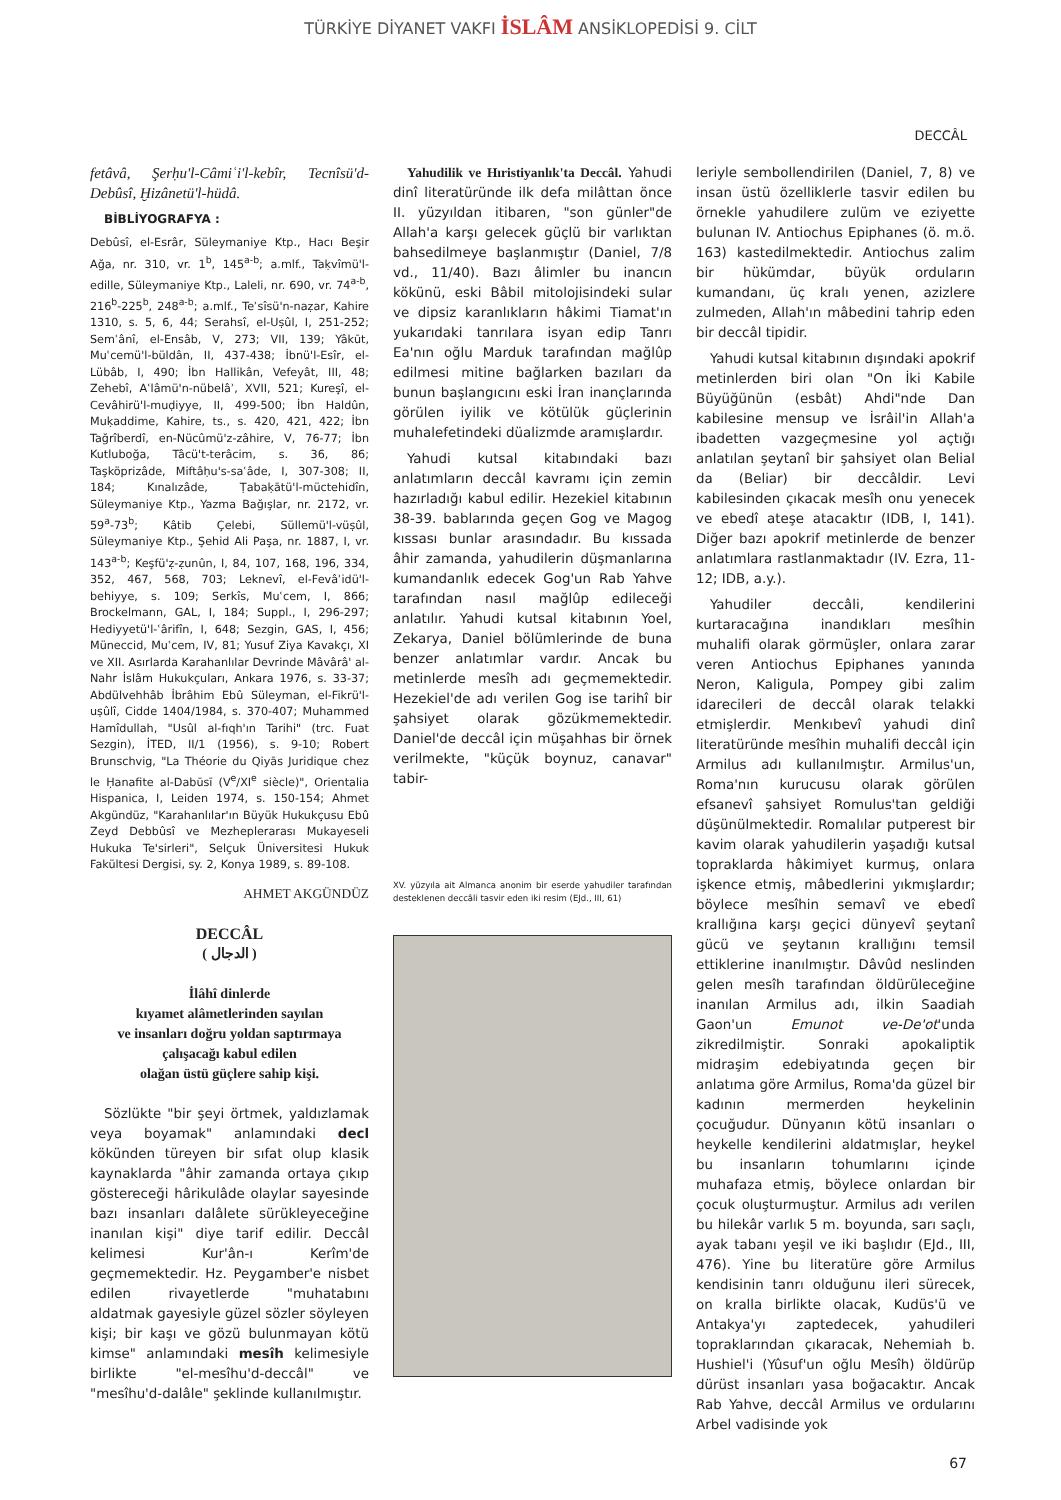TÜRKİYE DİYANET VAKFI İSLÂM ANSİKLOPEDİSİ 9. CİLT
DECCÂL
fetâvâ, Şerḥu'l-Câmiʿi'l-kebîr, Tecnîsü'd-Debûsî, Ḫizânetü'l-hüdâ.
BİBLİYOGRAFYA :
Debûsî, el-Esrâr, Süleymaniye Ktp., Hacı Beşir Ağa, nr. 310, vr. 1<sup>b</sup>, 145<sup>a-b</sup>; a.mlf., Taḳvîmü'l-edille, Süleymaniye Ktp., Laleli, nr. 690, vr. 74<sup>a-b</sup>, 216<sup>b</sup>-225<sup>b</sup>, 248<sup>a-b</sup>; a.mlf., Teʾsîsü'n-naẓar, Kahire 1310, s. 5, 6, 44; Serahsî, el-Uṣûl, I, 251-252; Semʿânî, el-Ensâb, V, 273; VII, 139; Yâkūt, Muʿcemü'l-büldân, II, 437-438; İbnü'l-Esîr, el-Lübâb, I, 490; İbn Hallikân, Vefeyât, III, 48; Zehebî, Aʿlâmü'n-nübelâʾ, XVII, 521; Kureşî, el-Cevâhirü'l-muḍiyye, II, 499-500; İbn Haldûn, Muḳaddime, Kahire, ts., s. 420, 421, 422; İbn Tağrîberdî, en-Nücûmü'z-zâhire, V, 76-77; İbn Kutluboğa, Tâcü't-terâcim, s. 36, 86; Taşköprizâde, Miftâḥu's-saʿâde, I, 307-308; II, 184; Kınalızâde, Ṭabaḳātü'l-müctehidîn, Süleymaniye Ktp., Yazma Bağışlar, nr. 2172, vr. 59<sup>a</sup>-73<sup>b</sup>; Kâtib Çelebi, Süllemü'l-vüṣûl, Süleymaniye Ktp., Şehid Ali Paşa, nr. 1887, I, vr. 143<sup>a-b</sup>; Keşfü'ẓ-ẓunûn, I, 84, 107, 168, 196, 334, 352, 467, 568, 703; Leknevî, el-Fevâʾidü'l-behiyye, s. 109; Serkîs, Muʿcem, I, 866; Brockelmann, GAL, I, 184; Suppl., I, 296-297; Hediyyetü'l-ʿârifîn, I, 648; Sezgin, GAS, I, 456; Müneccid, Muʿcem, IV, 81; Yusuf Ziya Kavakçı, XI ve XII. Asırlarda Karahanlılar Devrinde Mâvârâ' al-Nahr İslâm Hukukçuları, Ankara 1976, s. 33-37; Abdülvehhâb İbrâhim Ebû Süleyman, el-Fikrü'l-uṣûlî, Cidde 1404/1984, s. 370-407; Muhammed Hamîdullah, "Usûl al-fıqh'ın Tarihi" (trc. Fuat Sezgin), İTED, II/1 (1956), s. 9-10; Robert Brunschvig, "La Théorie du Qiyās Juridique chez le Ḥanafite al-Dabūsī (V<sup>e</sup>/XI<sup>e</sup> siècle)", Orientalia Hispanica, I, Leiden 1974, s. 150-154; Ahmet Akgündüz, "Karahanlılar'ın Büyük Hukukçusu Ebû Zeyd Debbûsî ve Mezheplerarası Mukayeseli Hukuka Te'sirleri", Selçuk Üniversitesi Hukuk Fakültesi Dergisi, sy. 2, Konya 1989, s. 89-108.
AHMET AKGÜNDÜZ
DECCÂL
( الدجال )
İlâhî dinlerde
kıyamet alâmetlerinden sayılan
ve insanları doğru yoldan saptırmaya
çalışacağı kabul edilen
olağan üstü güçlere sahip kişi.
Sözlükte "bir şeyi örtmek, yaldızlamak veya boyamak" anlamındaki decl kökünden türeyen bir sıfat olup klasik kaynaklarda "âhir zamanda ortaya çıkıp göstereceği hârikulâde olaylar sayesinde bazı insanları dalâlete sürükleyeceğine inanılan kişi" diye tarif edilir. Deccâl kelimesi Kur'ân-ı Kerîm'de geçmemektedir. Hz. Peygamber'e nisbet edilen rivayetlerde "muhatabını aldatmak gayesiyle güzel sözler söyleyen kişi; bir kaşı ve gözü bulunmayan kötü kimse" anlamındaki mesîh kelimesiyle birlikte "el-mesîhu'd-deccâl" ve "mesîhu'd-dalâle" şeklinde kullanılmıştır.
Yahudilik ve Hıristiyanlık'ta Deccâl. Yahudi dinî literatüründe ilk defa milâttan önce II. yüzyıldan itibaren, "son günler"de Allah'a karşı gelecek güçlü bir varlıktan bahsedilmeye başlanmıştır (Daniel, 7/8 vd., 11/40). Bazı âlimler bu inancın kökünü, eski Bâbil mitolojisindeki sular ve dipsiz karanlıkların hâkimi Tiamat'ın yukarıdaki tanrılara isyan edip Tanrı Ea'nın oğlu Marduk tarafından mağlûp edilmesi mitine bağlarken bazıları da bunun başlangıcını eski İran inançlarında görülen iyilik ve kötülük güçlerinin muhalefetindeki düalizmde aramışlardır.
Yahudi kutsal kitabındaki bazı anlatımların deccâl kavramı için zemin hazırladığı kabul edilir. Hezekiel kitabının 38-39. bablarında geçen Gog ve Magog kıssası bunlar arasındadır. Bu kıssada âhir zamanda, yahudilerin düşmanlarına kumandanlık edecek Gog'un Rab Yahve tarafından nasıl mağlûp edileceği anlatılır. Yahudi kutsal kitabının Yoel, Zekarya, Daniel bölümlerinde de buna benzer anlatımlar vardır. Ancak bu metinlerde mesîh adı geçmemektedir. Hezekiel'de adı verilen Gog ise tarihî bir şahsiyet olarak gözükmemektedir. Daniel'de deccâl için müşahhas bir örnek verilmekte, "küçük boynuz, canavar" tabir-
XV. yüzyıla ait Almanca anonim bir eserde yahudiler tarafından desteklenen deccâli tasvir eden iki resim (EJd., III, 61)
leriyle sembollendirilen (Daniel, 7, 8) ve insan üstü özelliklerle tasvir edilen bu örnekle yahudilere zulüm ve eziyette bulunan IV. Antiochus Epiphanes (ö. m.ö. 163) kastedilmektedir. Antiochus zalim bir hükümdar, büyük orduların kumandanı, üç kralı yenen, azizlere zulmeden, Allah'ın mâbedini tahrip eden bir deccâl tipidir.
Yahudi kutsal kitabının dışındaki apokrif metinlerden biri olan "On İki Kabile Büyüğünün (esbât) Ahdi"nde Dan kabilesine mensup ve İsrâil'in Allah'a ibadetten vazgeçmesine yol açtığı anlatılan şeytanî bir şahsiyet olan Belial da (Beliar) bir deccâldir. Levi kabilesinden çıkacak mesîh onu yenecek ve ebedî ateşe atacaktır (IDB, I, 141). Diğer bazı apokrif metinlerde de benzer anlatımlara rastlanmaktadır (IV. Ezra, 11-12; IDB, a.y.).
Yahudiler deccâli, kendilerini kurtaracağına inandıkları mesîhin muhalifi olarak görmüşler, onlara zarar veren Antiochus Epiphanes yanında Neron, Kaligula, Pompey gibi zalim idarecileri de deccâl olarak telakki etmişlerdir. Menkıbevî yahudi dinî literatüründe mesîhin muhalifi deccâl için Armilus adı kullanılmıştır. Armilus'un, Roma'nın kurucusu olarak görülen efsanevî şahsiyet Romulus'tan geldiği düşünülmektedir. Romalılar putperest bir kavim olarak yahudilerin yaşadığı kutsal topraklarda hâkimiyet kurmuş, onlara işkence etmiş, mâbedlerini yıkmışlardır; böylece mesîhin semavî ve ebedî krallığına karşı geçici dünyevî şeytanî gücü ve şeytanın krallığını temsil ettiklerine inanılmıştır. Dâvûd neslinden gelen mesîh tarafından öldürüleceğine inanılan Armilus adı, ilkin Saadiah Gaon'un Emunot ve-De'ot'unda zikredilmiştir. Sonraki apokaliptik midraşim edebiyatında geçen bir anlatıma göre Armilus, Roma'da güzel bir kadının mermerden heykelinin çocuğudur. Dünyanın kötü insanları o heykelle kendilerini aldatmışlar, heykel bu insanların tohumlarını içinde muhafaza etmiş, böylece onlardan bir çocuk oluşturmuştur. Armilus adı verilen bu hilekâr varlık 5 m. boyunda, sarı saçlı, ayak tabanı yeşil ve iki başlıdır (EJd., III, 476). Yine bu literatüre göre Armilus kendisinin tanrı olduğunu ileri sürecek, on kralla birlikte olacak, Kudüs'ü ve Antakya'yı zaptedecek, yahudileri topraklarından çıkaracak, Nehemiah b. Hushiel'i (Yûsuf'un oğlu Mesîh) öldürüp dürüst insanları yasa boğacaktır. Ancak Rab Yahve, deccâl Armilus ve ordularını Arbel vadisinde yok
67